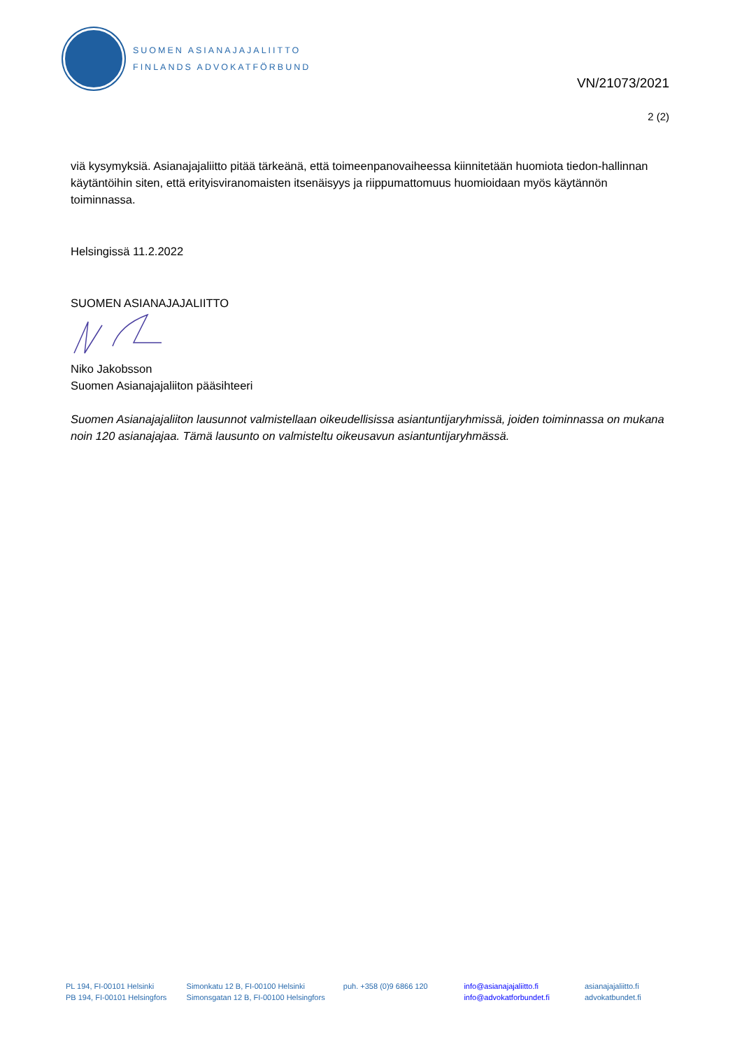SUOMEN ASIANAJAJALIITTO
FINLANDS ADVOKATFÖRBUND
VN/21073/2021
2 (2)
viä kysymyksiä. Asianajajaliitto pitää tärkeänä, että toimeenpanovaiheessa kiinnitetään huomiota tiedon-hallinnan käytäntöihin siten, että erityisviranomaisten itsenäisyys ja riippumattomuus huomioidaan myös käytännön toiminnassa.
Helsingissä 11.2.2022
SUOMEN ASIANAJAJALIITTO
Niko Jakobsson
Suomen Asianajajaliiton pääsihteeri
Suomen Asianajajaliiton lausunnot valmistellaan oikeudellisissa asiantuntijaryhmissä, joiden toiminnassa on mukana noin 120 asianajajaa. Tämä lausunto on valmisteltu oikeusavun asiantuntijaryhmässä.
PL 194, FI-00101 Helsinki
PB 194, FI-00101 Helsingfors
Simonkatu 12 B, FI-00100 Helsinki
Simonsgatan 12 B, FI-00100 Helsingfors
puh. +358 (0)9 6866 120 info@asianajajaliitto.fi
info@advokatforbundet.fi
asianajajaliitto.fi
advokatbundet.fi